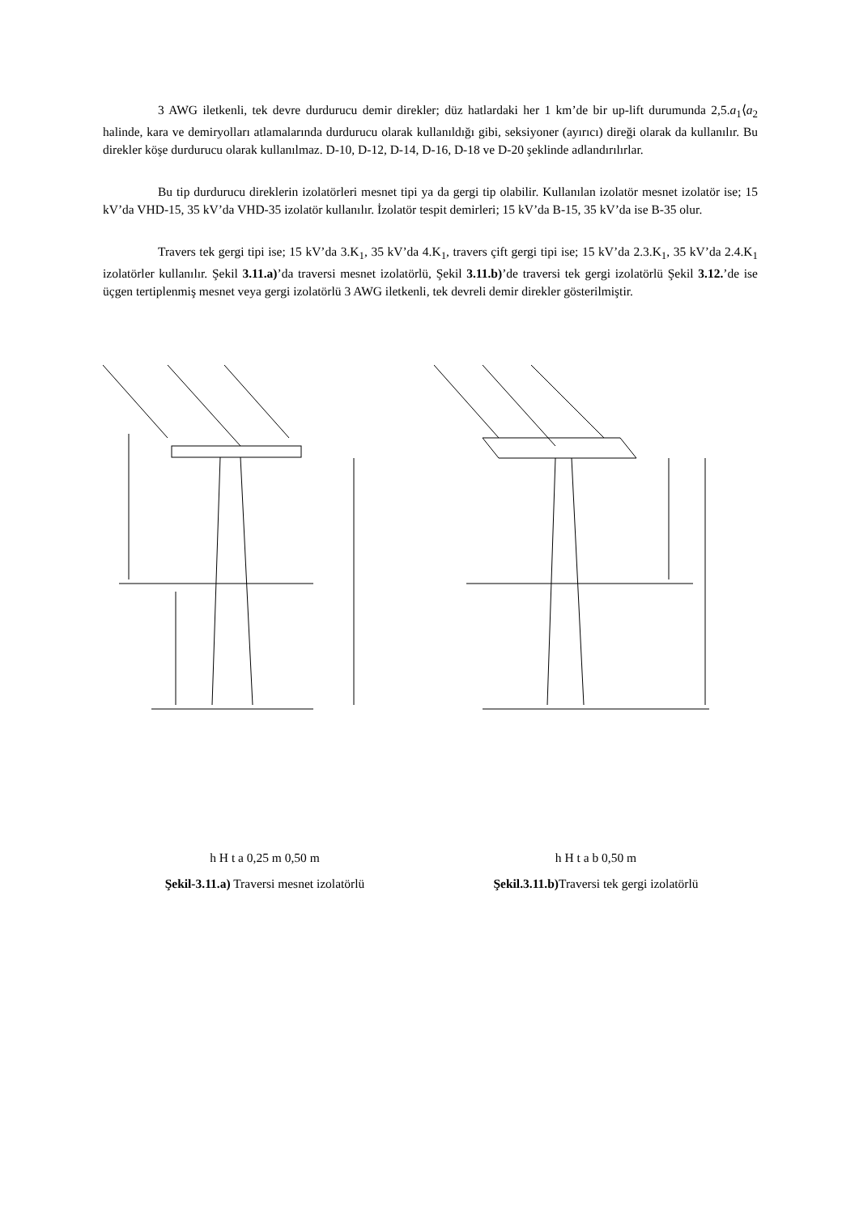3 AWG iletkenli, tek devre durdurucu demir direkler; düz hatlardaki her 1 km’de bir up-lift durumunda 2,5.a<sub>1</sub>⟨a<sub>2</sub> halinde, kara ve demiryolları atlamalarında durdurucu olarak kullanıldığı gibi, seksiyoner (ayırıcı) direği olarak da kullanılır. Bu direkler köşe durdurucu olarak kullanılmaz. D-10, D-12, D-14, D-16, D-18 ve D-20 şeklinde adlandırılırlar.
Bu tip durdurucu direklerin izolatörleri mesnet tipi ya da gergi tip olabilir. Kullanılan izolatör mesnet izolatör ise; 15 kV’da VHD-15, 35 kV’da VHD-35 izolatör kullanılır. İzolatör tespit demirleri; 15 kV’da B-15, 35 kV’da ise B-35 olur.
Travers tek gergi tipi ise; 15 kV’da 3.K<sub>1</sub>, 35 kV’da 4.K<sub>1</sub>, travers çift gergi tipi ise; 15 kV’da 2.3.K<sub>1</sub>, 35 kV’da 2.4.K<sub>1</sub> izolatörler kullanılır. Şekil 3.11.a)’da traversi mesnet izolatörlü, Şekil 3.11.b)’de traversi tek gergi izolatörlü Şekil 3.12.’de ise üçgen tertiplenmiş mesnet veya gergi izolatörlü 3 AWG iletkenli, tek devreli demir direkler gösterilmiştir.
h H t a 0,25 m 0,50 m
Şekil-3.11.a) Traversi mesnet izolatörlü
h H t a b 0,50 m
Şekil.3.11.b) Traversi tek gergi izolatörlü